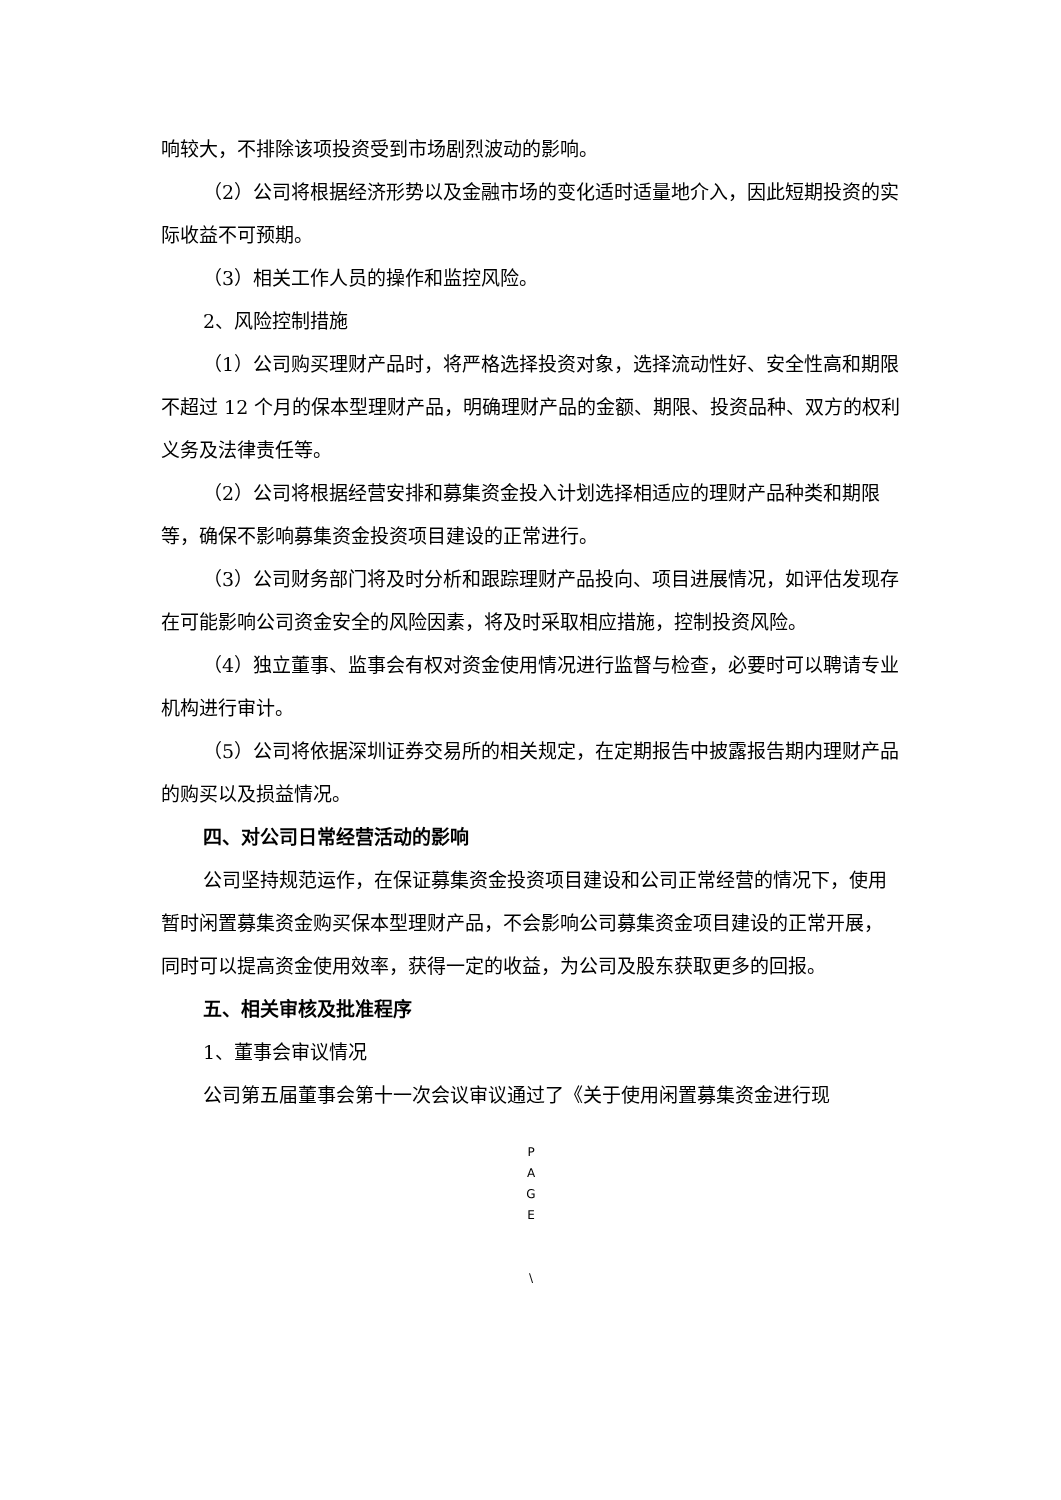响较大，不排除该项投资受到市场剧烈波动的影响。
（2）公司将根据经济形势以及金融市场的变化适时适量地介入，因此短期投资的实际收益不可预期。
（3）相关工作人员的操作和监控风险。
2、风险控制措施
（1）公司购买理财产品时，将严格选择投资对象，选择流动性好、安全性高和期限不超过 12 个月的保本型理财产品，明确理财产品的金额、期限、投资品种、双方的权利义务及法律责任等。
（2）公司将根据经营安排和募集资金投入计划选择相适应的理财产品种类和期限等，确保不影响募集资金投资项目建设的正常进行。
（3）公司财务部门将及时分析和跟踪理财产品投向、项目进展情况，如评估发现存在可能影响公司资金安全的风险因素，将及时采取相应措施，控制投资风险。
（4）独立董事、监事会有权对资金使用情况进行监督与检查，必要时可以聘请专业机构进行审计。
（5）公司将依据深圳证券交易所的相关规定，在定期报告中披露报告期内理财产品的购买以及损益情况。
四、对公司日常经营活动的影响
公司坚持规范运作，在保证募集资金投资项目建设和公司正常经营的情况下，使用暂时闲置募集资金购买保本型理财产品，不会影响公司募集资金项目建设的正常开展，同时可以提高资金使用效率，获得一定的收益，为公司及股东获取更多的回报。
五、相关审核及批准程序
1、董事会审议情况
公司第五届董事会第十一次会议审议通过了《关于使用闲置募集资金进行现
P
A
G
E
\